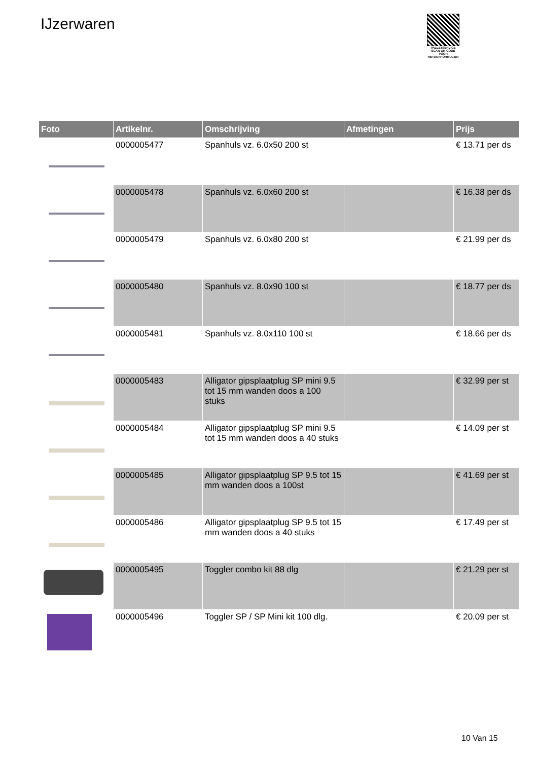IJzerwaren
PALLETSERVICE
SCAN QR-CODE VOOR RETOURFORMULIER
| Foto | Artikelnr. | Omschrijving | Afmetingen | Prijs |
| --- | --- | --- | --- | --- |
| | 0000005477 | Spanhuls vz. 6.0x50 200 st | | € 13.71 per ds |
| | 0000005478 | Spanhuls vz. 6.0x60 200 st | | € 16.38 per ds |
| | 0000005479 | Spanhuls vz. 6.0x80 200 st | | € 21.99 per ds |
| | 0000005480 | Spanhuls vz. 8.0x90 100 st | | € 18.77 per ds |
| | 0000005481 | Spanhuls vz. 8.0x110 100 st | | € 18.66 per ds |
| | 0000005483 | Alligator gipsplaatplug SP mini 9.5 tot 15 mm wanden doos a 100 stuks | | € 32.99 per st |
| | 0000005484 | Alligator gipsplaatplug SP mini 9.5 tot 15 mm wanden doos a 40 stuks | | € 14.09 per st |
| | 0000005485 | Alligator gipsplaatplug SP 9.5 tot 15 mm wanden doos a 100st | | € 41.69 per st |
| | 0000005486 | Alligator gipsplaatplug SP 9.5 tot 15 mm wanden doos a 40 stuks | | € 17.49 per st |
| | 0000005495 | Toggler combo kit 88 dlg | | € 21.29 per st |
| | 0000005496 | Toggler SP / SP Mini kit 100 dlg. | | € 20.09 per st |
10 Van 15